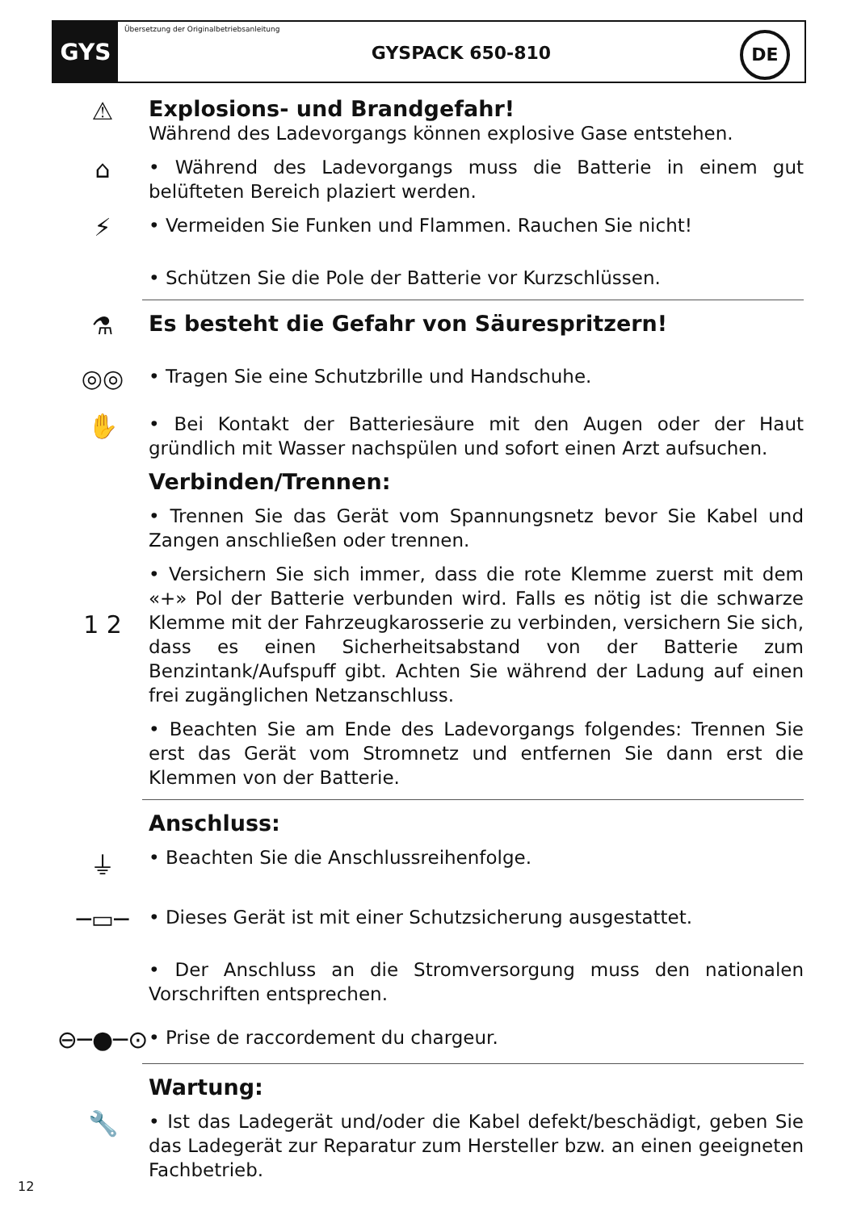GYS
Übersetzung der Originalbetriebsanleitung
GYSPACK 650-810
DE
⚠
Explosions- und Brandgefahr!
Während des Ladevorgangs können explosive Gase entstehen.
⌂
• Während des Ladevorgangs muss die Batterie in einem gut belüfteten Bereich plaziert werden.
⚡
• Vermeiden Sie Funken und Flammen. Rauchen Sie nicht!
• Schützen Sie die Pole der Batterie vor Kurzschlüssen.
⚗
Es besteht die Gefahr von Säurespritzern!
◎◎
• Tragen Sie eine Schutzbrille und Handschuhe.
✋
• Bei Kontakt der Batteriesäure mit den Augen oder der Haut gründlich mit Wasser nachspülen und sofort einen Arzt aufsuchen.
Verbinden/Trennen:
• Trennen Sie das Gerät vom Spannungsnetz bevor Sie Kabel und Zangen anschließen oder trennen.
1 2
• Versichern Sie sich immer, dass die rote Klemme zuerst mit dem «+» Pol der Batterie verbunden wird. Falls es nötig ist die schwarze Klemme mit der Fahrzeugkarosserie zu verbinden, versichern Sie sich, dass es einen Sicherheitsabstand von der Batterie zum Benzintank/Aufspuff gibt. Achten Sie während der Ladung auf einen frei zugänglichen Netzanschluss.
• Beachten Sie am Ende des Ladevorgangs folgendes: Trennen Sie erst das Gerät vom Stromnetz und entfernen Sie dann erst die Klemmen von der Batterie.
Anschluss:
⏚
• Beachten Sie die Anschlussreihenfolge.
─▭─
• Dieses Gerät ist mit einer Schutzsicherung ausgestattet.
• Der Anschluss an die Stromversorgung muss den nationalen Vorschriften entsprechen.
⊖─●─⊙
• Prise de raccordement du chargeur.
Wartung:
🔧
• Ist das Ladegerät und/oder die Kabel defekt/beschädigt, geben Sie das Ladegerät zur Reparatur zum Hersteller bzw. an einen geeigneten Fachbetrieb.
12